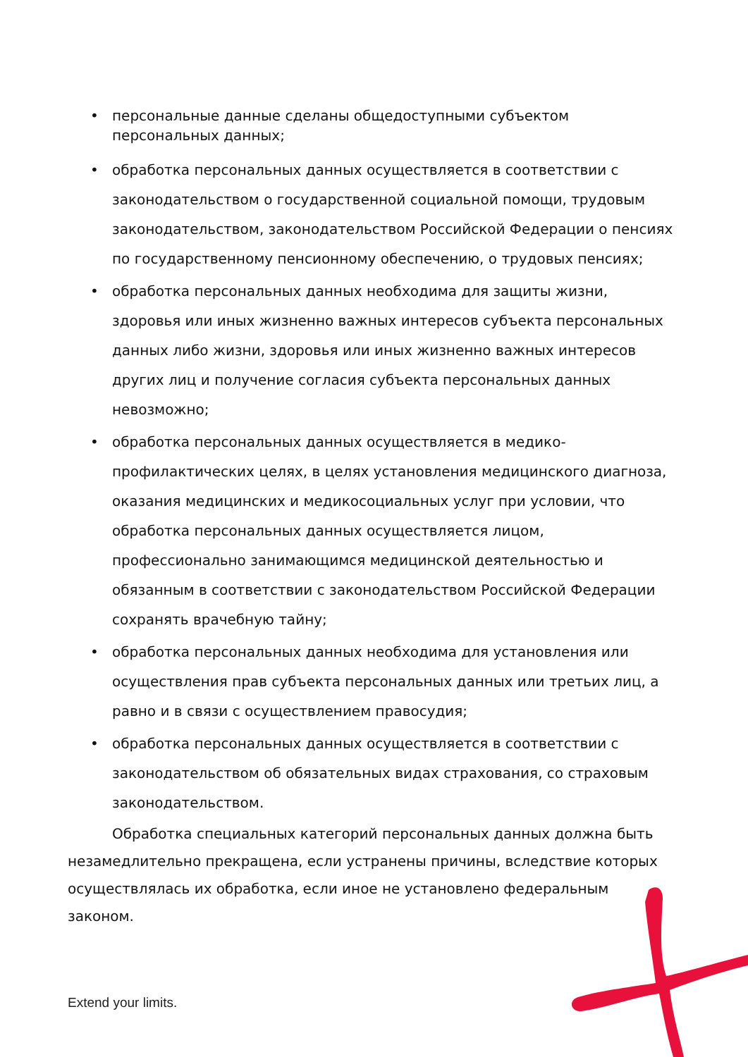• персональные данные сделаны общедоступными субъектом персональных данных;
• обработка персональных данных осуществляется в соответствии с законодательством о государственной социальной помощи, трудовым законодательством, законодательством Российской Федерации о пенсиях по государственному пенсионному обеспечению, о трудовых пенсиях;
• обработка персональных данных необходима для защиты жизни, здоровья или иных жизненно важных интересов субъекта персональных данных либо жизни, здоровья или иных жизненно важных интересов других лиц и получение согласия субъекта персональных данных невозможно;
• обработка персональных данных осуществляется в медико-профилактических целях, в целях установления медицинского диагноза, оказания медицинских и медикосоциальных услуг при условии, что обработка персональных данных осуществляется лицом, профессионально занимающимся медицинской деятельностью и обязанным в соответствии с законодательством Российской Федерации сохранять врачебную тайну;
• обработка персональных данных необходима для установления или осуществления прав субъекта персональных данных или третьих лиц, а равно и в связи с осуществлением правосудия;
• обработка персональных данных осуществляется в соответствии с законодательством об обязательных видах страхования, со страховым законодательством.
Обработка специальных категорий персональных данных должна быть незамедлительно прекращена, если устранены причины, вследствие которых осуществлялась их обработка, если иное не установлено федеральным законом.
Extend your limits.